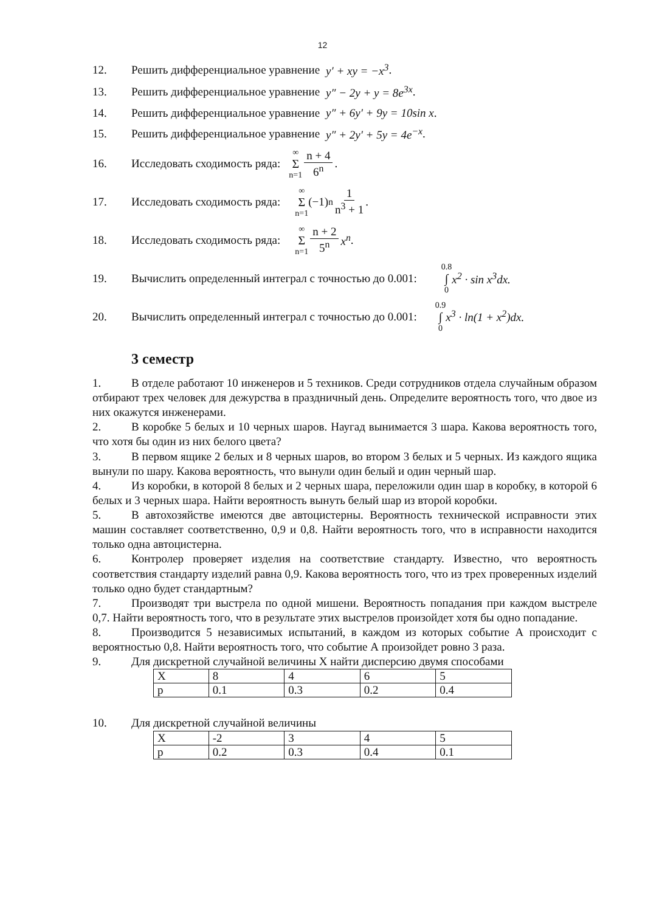12
12. Решить дифференциальное уравнение y′ + xy = −x<sup>3</sup>.
13. Решить дифференциальное уравнение y″ − 2y + y = 8e<sup>3x</sup>.
14. Решить дифференциальное уравнение y″ + 6y′ + 9y = 10sin x.
15. Решить дифференциальное уравнение y″ + 2y′ + 5y = 4e<sup>−x</sup>.
16. Исследовать сходимость ряда: ∞ Σ n=1 n + 4 6<sup>n</sup>.
17. Исследовать сходимость ряда: ∞ Σ n=1 (−1)<sup>n</sup> 1 n<sup>3</sup> + 1.
18. Исследовать сходимость ряда: ∞ Σ n=1 n + 2 5<sup>n</sup> x<sup>n</sup>.
19. Вычислить определенный интеграл с точностью до 0.001: 0.8 ∫ 0 x<sup>2</sup> · sin x<sup>3</sup>dx.
20. Вычислить определенный интеграл с точностью до 0.001: 0.9 ∫ 0 x<sup>3</sup> · ln(1 + x<sup>2</sup>)dx.
3 семестр
1. В отделе работают 10 инженеров и 5 техников. Среди сотрудников отдела случайным образом отбирают трех человек для дежурства в праздничный день. Определите вероятность того, что двое из них окажутся инженерами.
2. В коробке 5 белых и 10 черных шаров. Наугад вынимается 3 шара. Какова вероятность того, что хотя бы один из них белого цвета?
3. В первом ящике 2 белых и 8 черных шаров, во втором 3 белых и 5 черных. Из каждого ящика вынули по шару. Какова вероятность, что вынули один белый и один черный шар.
4. Из коробки, в которой 8 белых и 2 черных шара, переложили один шар в коробку, в которой 6 белых и 3 черных шара. Найти вероятность вынуть белый шар из второй коробки.
5. В автохозяйстве имеются две автоцистерны. Вероятность технической исправности этих машин составляет соответственно, 0,9 и 0,8. Найти вероятность того, что в исправности находится только одна автоцистерна.
6. Контролер проверяет изделия на соответствие стандарту. Известно, что вероятность соответствия стандарту изделий равна 0,9. Какова вероятность того, что из трех проверенных изделий только одно будет стандартным?
7. Производят три выстрела по одной мишени. Вероятность попадания при каждом выстреле 0,7. Найти вероятность того, что в результате этих выстрелов произойдет хотя бы одно попадание.
8. Производится 5 независимых испытаний, в каждом из которых событие А происходит с вероятностью 0,8. Найти вероятность того, что событие А произойдет ровно 3 раза.
9. Для дискретной случайной величины Х найти дисперсию двумя способами
| X | 8 | 4 | 6 | 5 |
| p | 0.1 | 0.3 | 0.2 | 0.4 |
10. Для дискретной случайной величины
| X | -2 | 3 | 4 | 5 |
| p | 0.2 | 0.3 | 0.4 | 0.1 |